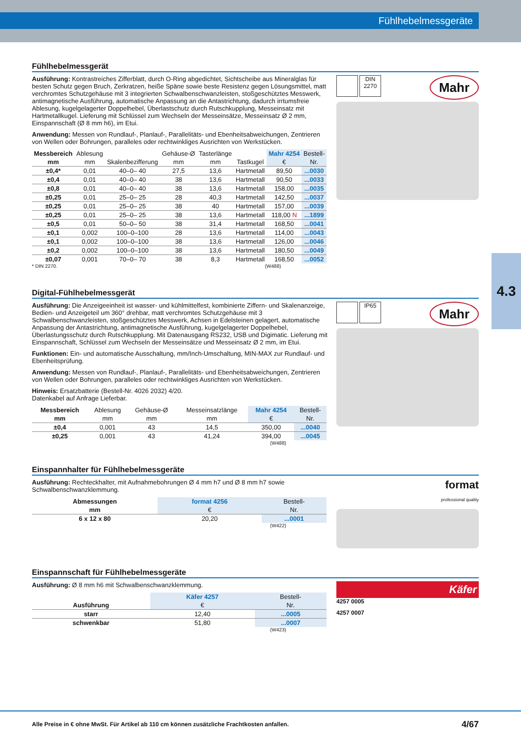Fühlhebelmessgeräte
4.3
Fühlhebelmessgerät
Ausführung: Kontrastreiches Zifferblatt, durch O-Ring abgedichtet, Sichtscheibe aus Mineralglas für besten Schutz gegen Bruch, Zerkratzen, heiße Späne sowie beste Resistenz gegen Lösungsmittel, matt verchromtes Schutzgehäuse mit 3 integrierten Schwalbenschwanzleisten, stoßgeschütztes Messwerk, antimagnetische Ausführung, automatische Anpassung an die Antastrichtung, dadurch irrtumsfreie Ablesung, kugelgelagerter Doppelhebel, Überlastschutz durch Rutschkupplung, Messeinsatz mit Hartmetallkugel. Lieferung mit Schlüssel zum Wechseln der Messeinsätze, Messeinsatz Ø 2 mm, Einspannschaft (Ø 8 mm h6), im Etui.
Anwendung: Messen von Rundlauf-, Planlauf-, Parallelitäts- und Ebenheitsabweichungen, Zentrieren von Wellen oder Bohrungen, paralleles oder rechtwinkliges Ausrichten von Werkstücken.
| Messbereich | Ablesung | | Gehäuse-Ø | Tasterlänge | | Mahr 4254 | Bestell- |
| --- | --- | --- | --- | --- | --- | --- | --- |
| mm | mm | Skalenbezifferung | mm | mm | Tastkugel | € | Nr. |
| ±0,4* | 0,01 | 40–0– 40 | 27,5 | 13,6 | Hartmetall | 89,50 | ...0030 |
| ±0,4 | 0,01 | 40–0– 40 | 38 | 13,6 | Hartmetall | 90,50 | ...0033 |
| ±0,8 | 0,01 | 40–0– 40 | 38 | 13,6 | Hartmetall | 158,00 | ...0035 |
| ±0,25 | 0,01 | 25–0– 25 | 28 | 40,3 | Hartmetall | 142,50 | ...0037 |
| ±0,25 | 0,01 | 25–0– 25 | 38 | 40 | Hartmetall | 157,00 | ...0039 |
| ±0,25 | 0,01 | 25–0– 25 | 38 | 13,6 | Hartmetall | 118,00 N | ...1899 |
| ±0,5 | 0,01 | 50–0– 50 | 38 | 31,4 | Hartmetall | 168,50 | ...0041 |
| ±0,1 | 0,002 | 100–0–100 | 28 | 13,6 | Hartmetall | 114,00 | ...0043 |
| ±0,1 | 0,002 | 100–0–100 | 38 | 13,6 | Hartmetall | 126,00 | ...0046 |
| ±0,2 | 0,002 | 100–0–100 | 38 | 13,6 | Hartmetall | 180,50 | ...0049 |
| ±0,07 | 0,001 | 70–0– 70 | 38 | 8,3 | Hartmetall | 168,50 | ...0052 |
* DIN 2270. (W488)
Mahr
DIN 2270
Digital-Fühlhebelmessgerät
Ausführung: Die Anzeigeeinheit ist wasser- und kühlmittelfest, kombinierte Ziffern- und Skalenanzeige, Bedien- und Anzeigeteil um 360° drehbar, matt verchromtes Schutzgehäuse mit 3 Schwalbenschwanzleisten, stoßgeschütztes Messwerk, Achsen in Edelsteinen gelagert, automatische Anpassung der Antastrichtung, antimagnetische Ausführung, kugelgelagerter Doppelhebel, Überlastungsschutz durch Rutschkupplung. Mit Datenausgang RS232, USB und Digimatic. Lieferung mit Einspannschaft, Schlüssel zum Wechseln der Messeinsätze und Messeinsatz Ø 2 mm, im Etui.
Funktionen: Ein- und automatische Ausschaltung, mm/Inch-Umschaltung, MIN-MAX zur Rundlauf- und Ebenheitsprüfung.
Anwendung: Messen von Rundlauf-, Planlauf-, Parallelitäts- und Ebenheitsabweichungen, Zentrieren von Wellen oder Bohrungen, paralleles oder rechtwinkliges Ausrichten von Werkstücken.
Hinweis: Ersatzbatterie (Bestell-Nr. 4026 2032) 4/20.
Datenkabel auf Anfrage Lieferbar.
| Messbereich | Ablesung | Gehäuse-Ø | Messeinsatzlänge | Mahr 4254 | Bestell- |
| --- | --- | --- | --- | --- | --- |
| mm | mm | mm | mm | € | Nr. |
| ±0,4 | 0,001 | 43 | 14,5 | 350,00 | ...0040 |
| ±0,25 | 0,001 | 43 | 41,24 | 394,00 | ...0045 |
(W488)
Mahr
IP65
Einspannhalter für Fühlhebelmessgeräte
Ausführung: Rechteckhalter, mit Aufnahmebohrungen Ø 4 mm h7 und Ø 8 mm h7 sowie Schwalbenschwanzklemmung.
| Abmessungen | format 4256 | Bestell- |
| --- | --- | --- |
| mm | € | Nr. |
| 6 x 12 x 80 | 20,20 | ...0001 |
(W422)
format
professional quality
Einspannschaft für Fühlhebelmessgeräte
Ausführung: Ø 8 mm h6 mit Schwalbenschwanzklemmung.
| | Käfer 4257 | Bestell- |
| --- | --- | --- |
| Ausführung | € | Nr. |
| starr | 12,40 | ...0005 |
| schwenkbar | 51,80 | ...0007 |
(W423)
Käfer
4257 0005
4257 0007
Alle Preise in € ohne MwSt. Für Artikel ab 110 cm können zusätzliche Frachtkosten anfallen. 4/67